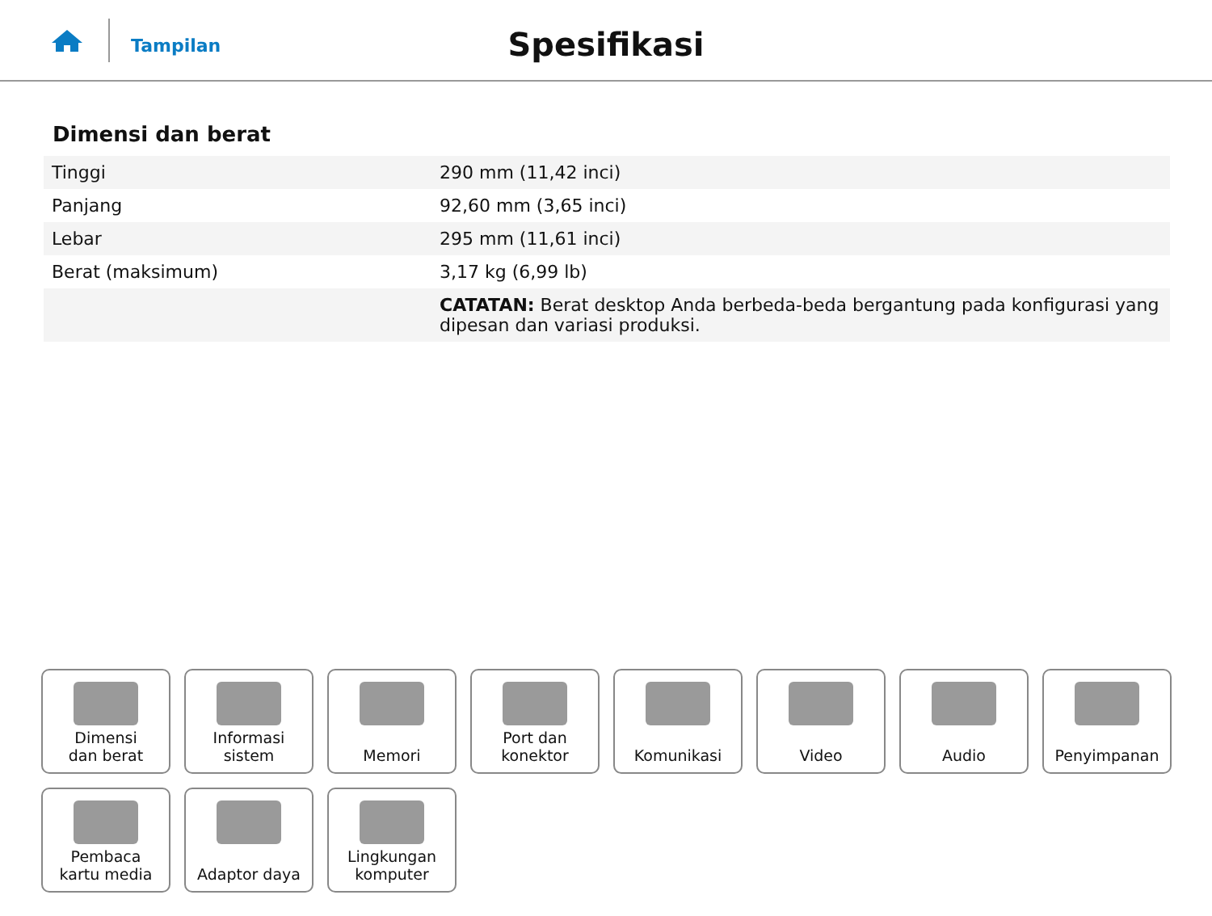Tampilan
Spesifikasi
Dimensi dan berat
| Tinggi | 290 mm (11,42 inci) |
| Panjang | 92,60 mm (3,65 inci) |
| Lebar | 295 mm (11,61 inci) |
| Berat (maksimum) | 3,17 kg (6,99 lb) |
| | CATATAN: Berat desktop Anda berbeda-beda bergantung pada konfigurasi yang dipesan dan variasi produksi. |
Dimensi
dan berat
Informasi sistem
Memori
Port dan
konektor
Komunikasi
Video
Audio
Penyimpanan
Pembaca
kartu media
Adaptor daya
Lingkungan
komputer